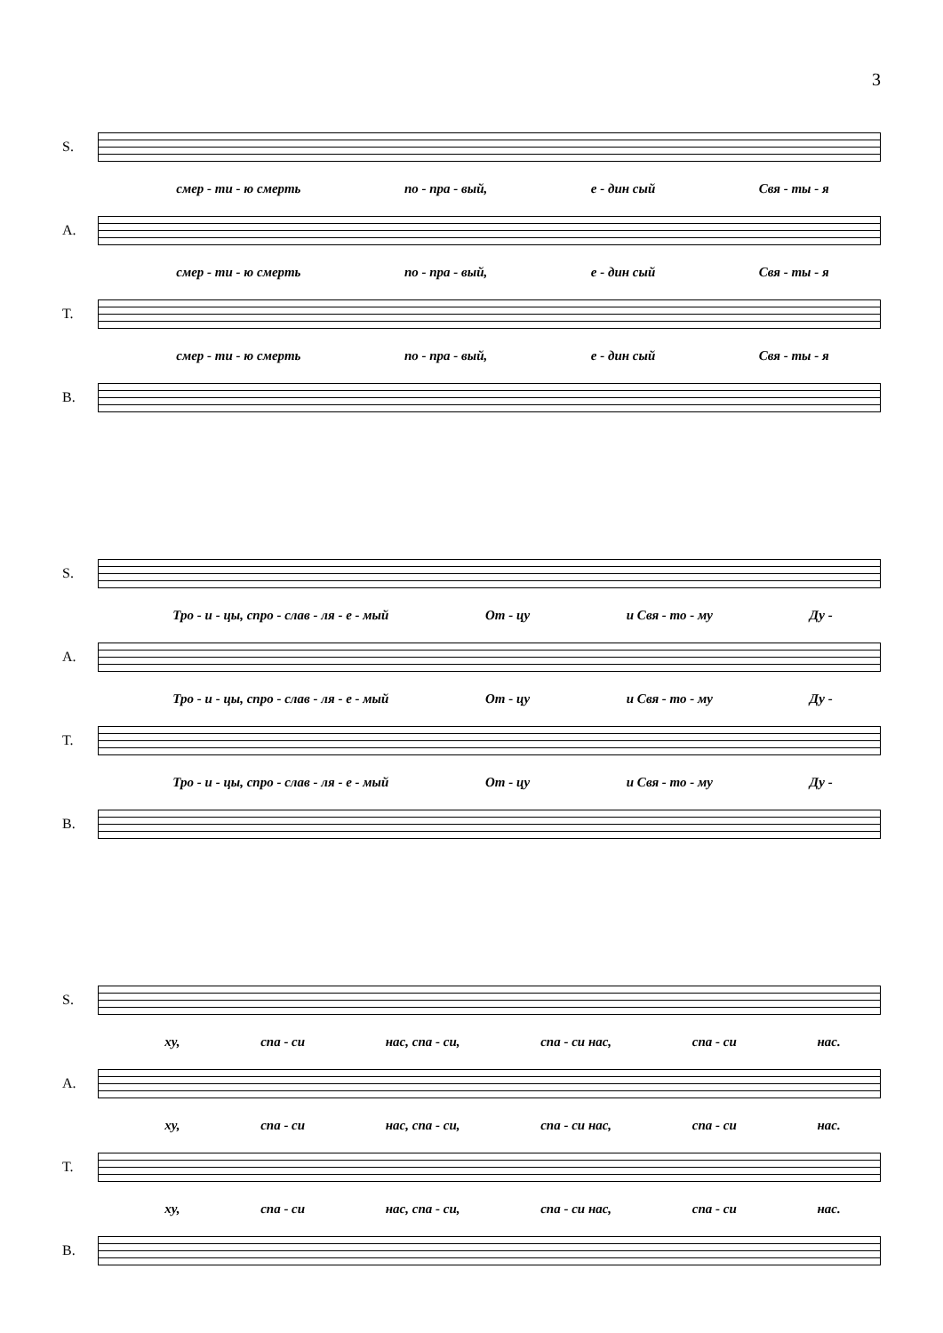3
S.
смер - ти - ю смерть по - пра - вый, е - дин сый Свя - ты - я
A.
смер - ти - ю смерть по - пра - вый, е - дин сый Свя - ты - я
T.
смер - ти - ю смерть по - пра - вый, е - дин сый Свя - ты - я
B.
S.
Тро - и - цы, спро - слав - ля - е - мый От - цу и Свя - то - му Ду -
A.
Тро - и - цы, спро - слав - ля - е - мый От - цу и Свя - то - му Ду -
T.
Тро - и - цы, спро - слав - ля - е - мый От - цу и Свя - то - му Ду -
B.
S.
ху, спа - си нас, спа - си, спа - си нас, спа - си нас.
A.
ху, спа - си нас, спа - си, спа - си нас, спа - си нас.
T.
ху, спа - си нас, спа - си, спа - си нас, спа - си нас.
B.